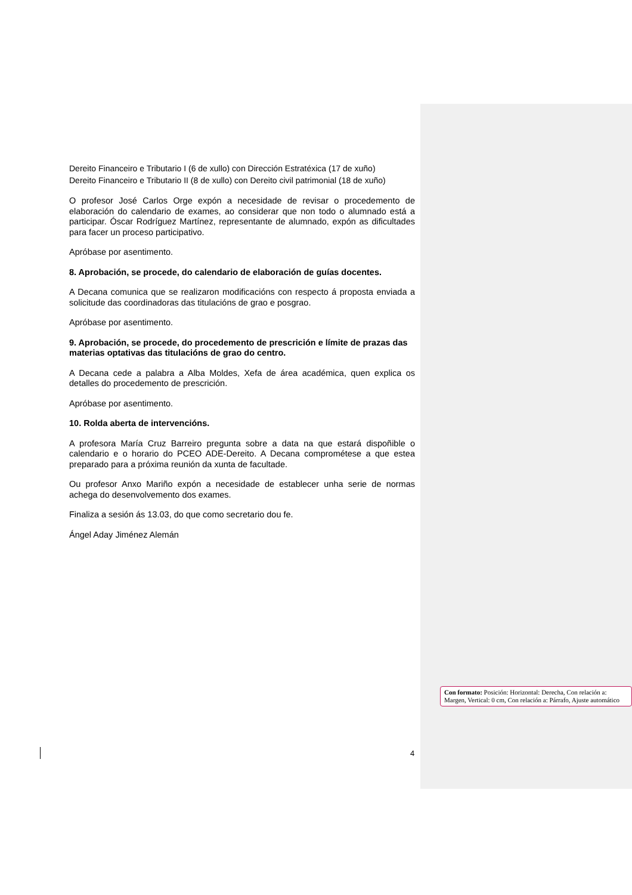Dereito Financeiro e Tributario I (6 de xullo) con Dirección Estratéxica (17 de xuño)
Dereito Financeiro e Tributario II (8 de xullo) con Dereito civil patrimonial (18 de xuño)
O profesor José Carlos Orge expón a necesidade de revisar o procedemento de elaboración do calendario de exames, ao considerar que non todo o alumnado está a participar. Óscar Rodríguez Martínez, representante de alumnado, expón as dificultades para facer un proceso participativo.
Apróbase por asentimento.
8. Aprobación, se procede, do calendario de elaboración de guías docentes.
A Decana comunica que se realizaron modificacións con respecto á proposta enviada a solicitude das coordinadoras das titulacións de grao e posgrao.
Apróbase por asentimento.
9. Aprobación, se procede, do procedemento de prescrición e límite de prazas das materias optativas das titulacións de grao do centro.
A Decana cede a palabra a Alba Moldes, Xefa de área académica, quen explica os detalles do procedemento de prescrición.
Apróbase por asentimento.
10. Rolda aberta de intervencións.
A profesora María Cruz Barreiro pregunta sobre a data na que estará dispoñible o calendario e o horario do PCEO ADE-Dereito. A Decana comprométese a que estea preparado para a próxima reunión da xunta de facultade.
Ou profesor Anxo Mariño expón a necesidade de establecer unha serie de normas achega do desenvolvemento dos exames.
Finaliza a sesión ás 13.03, do que como secretario dou fe.
Ángel Aday Jiménez Alemán
Con formato: Posición: Horizontal: Derecha, Con relación a: Margen, Vertical: 0 cm, Con relación a: Párrafo, Ajuste automático
4